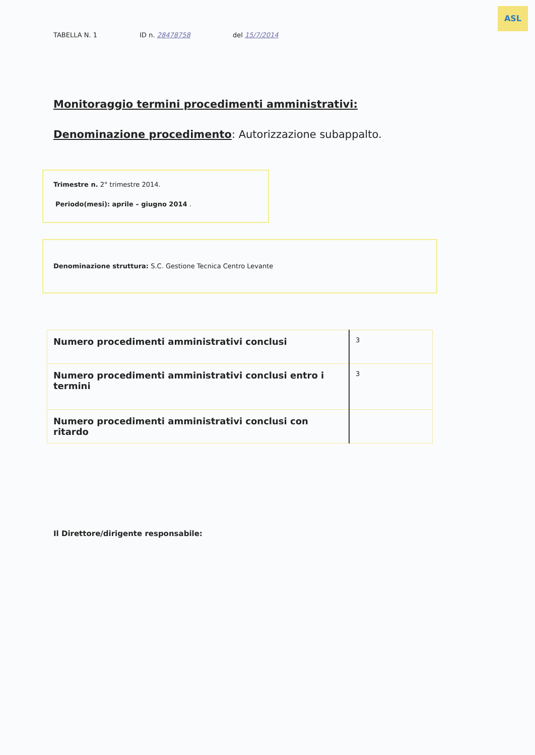ASL
TABELLA N. 1 ID n. 28478758 del 15/7/2014
Monitoraggio termini procedimenti amministrativi:
Denominazione procedimento: Autorizzazione subappalto.
Trimestre n. 2° trimestre 2014.
Periodo(mesi): aprile – giugno 2014 .
Denominazione struttura: S.C. Gestione Tecnica Centro Levante
| Numero procedimenti amministrativi conclusi | 3 |
| Numero procedimenti amministrativi conclusi entro i termini | 3 |
| Numero procedimenti amministrativi conclusi con ritardo | |
Il Direttore/dirigente responsabile: